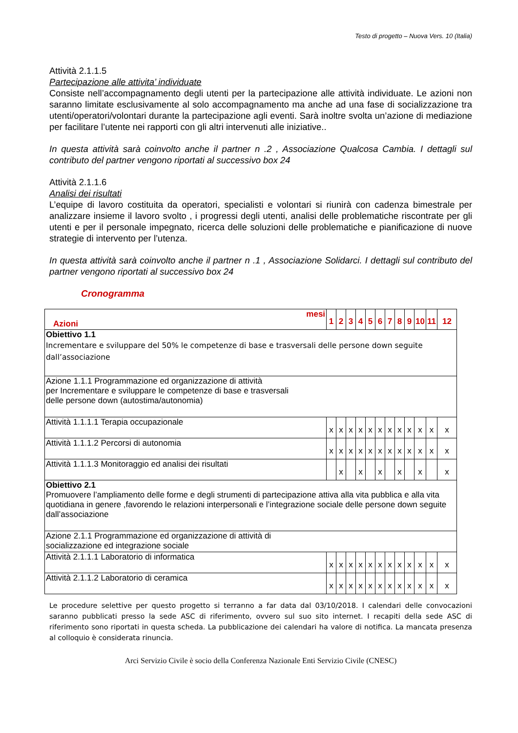Testo di progetto – Nuova Vers. 10 (Italia)
Attività 2.1.1.5
Partecipazione alle attivita’ individuate
Consiste nell’accompagnamento degli utenti per la partecipazione alle attività individuate. Le azioni non saranno limitate esclusivamente al solo accompagnamento ma anche ad una fase di socializzazione tra utenti/operatori/volontari durante la partecipazione agli eventi. Sarà inoltre svolta un’azione di mediazione per facilitare l’utente nei rapporti con gli altri intervenuti alle iniziative..
In questa attività sarà coinvolto anche il partner n .2 , Associazione Qualcosa Cambia. I dettagli sul contributo del partner vengono riportati al successivo box 24
Attività 2.1.1.6
Analisi dei risultati
L’equipe di lavoro costituita da operatori, specialisti e volontari si riunirà con cadenza bimestrale per analizzare insieme il lavoro svolto , i progressi degli utenti, analisi delle problematiche riscontrate per gli utenti e per il personale impegnato, ricerca delle soluzioni delle problematiche e pianificazione di nuove strategie di intervento per l’utenza.
In questa attività sarà coinvolto anche il partner n .1 , Associazione Solidarci. I dettagli sul contributo del partner vengono riportati al successivo box 24
Cronogramma
| mesi Azioni | 1 | 2 | 3 | 4 | 5 | 6 | 7 | 8 | 9 | 10 | 11 | 12 |
| --- | --- | --- | --- | --- | --- | --- | --- | --- | --- | --- | --- | --- |
| Obiettivo 1.1 Incrementare e sviluppare del 50% le competenze di base e trasversali delle persone down seguite dall’associazione | | | | | | | | | | | | |
| Azione 1.1.1 Programmazione ed organizzazione di attività per Incrementare e sviluppare le competenze di base e trasversali delle persone down (autostima/autonomia) | | | | | | | | | | | | |
| Attività 1.1.1.1 Terapia occupazionale | x | x | x | x | x | x | x | x | x | x | x | x |
| Attività 1.1.1.2 Percorsi di autonomia | x | x | x | x | x | x | x | x | x | x | x | x |
| Attività 1.1.1.3 Monitoraggio ed analisi dei risultati | | x | | x | | x | | x | | x | | x |
| Obiettivo 2.1 Promuovere l’ampliamento delle forme e degli strumenti di partecipazione attiva alla vita pubblica e alla vita quotidiana in genere ,favorendo le relazioni interpersonali e l’integrazione sociale delle persone down seguite dall’associazione | | | | | | | | | | | | |
| Azione 2.1.1 Programmazione ed organizzazione di attività di socializzazione ed integrazione sociale | | | | | | | | | | | | |
| Attività 2.1.1.1 Laboratorio di informatica | x | x | x | x | x | x | x | x | x | x | x | x |
| Attività 2.1.1.2 Laboratorio di ceramica | x | x | x | x | x | x | x | x | x | x | x | x |
Le procedure selettive per questo progetto si terranno a far data dal 03/10/2018. I calendari delle convocazioni saranno pubblicati presso la sede ASC di riferimento, ovvero sul suo sito internet. I recapiti della sede ASC di riferimento sono riportati in questa scheda. La pubblicazione dei calendari ha valore di notifica. La mancata presenza al colloquio è considerata rinuncia.
Arci Servizio Civile è socio della Conferenza Nazionale Enti Servizio Civile (CNESC)